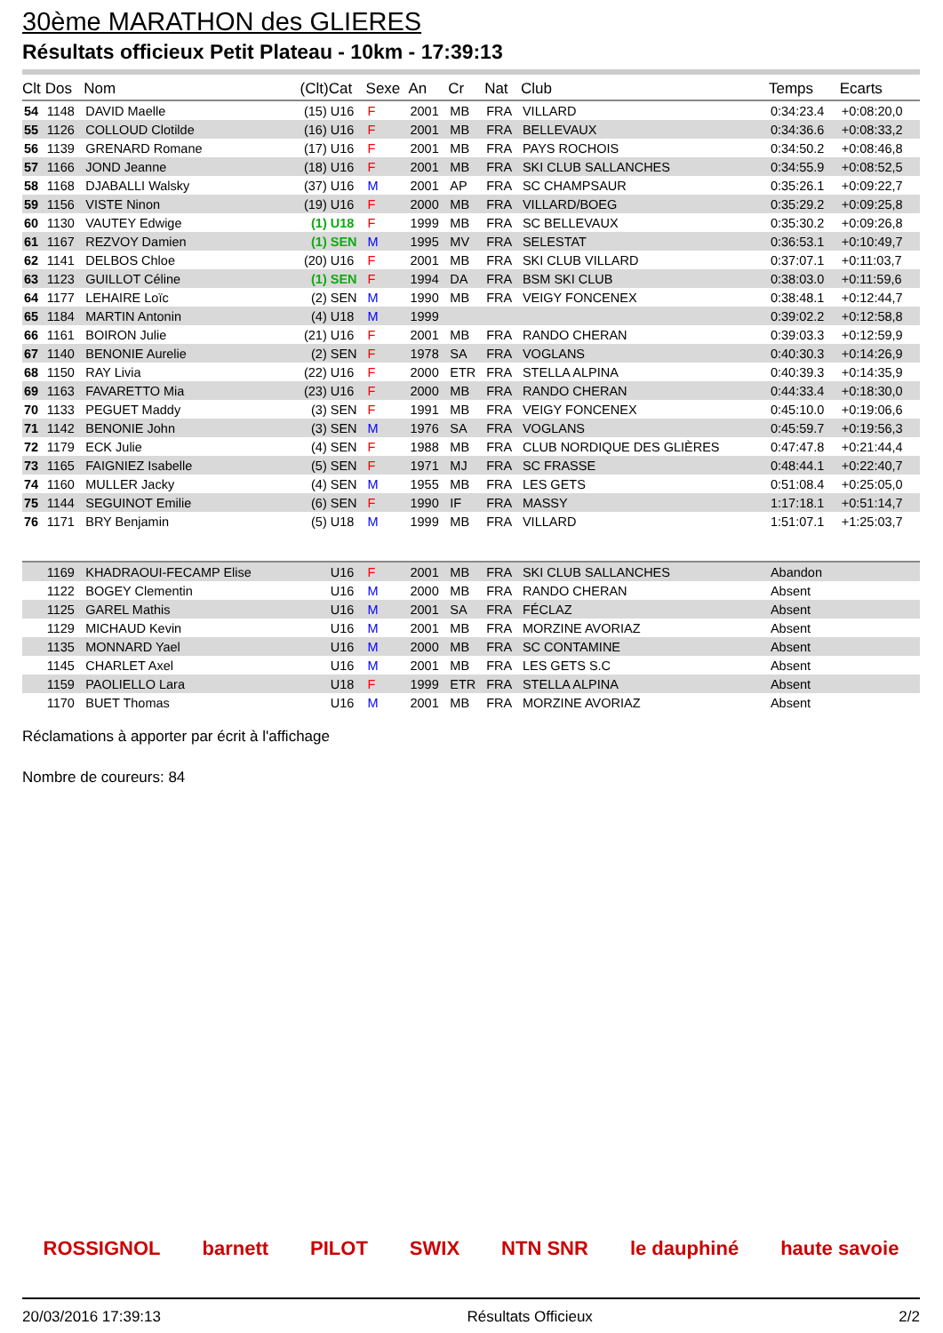30ème MARATHON des GLIERES
Résultats officieux Petit Plateau - 10km - 17:39:13
| Clt | Dos | Nom | (Clt) | Cat | Sexe | An | Cr | Nat | Club | Temps | Ecarts |
| --- | --- | --- | --- | --- | --- | --- | --- | --- | --- | --- | --- |
| 54 | 1148 | DAVID Maelle | (15) | U16 | F | 2001 | MB | FRA | VILLARD | 0:34:23.4 | +0:08:20,0 |
| 55 | 1126 | COLLOUD Clotilde | (16) | U16 | F | 2001 | MB | FRA | BELLEVAUX | 0:34:36.6 | +0:08:33,2 |
| 56 | 1139 | GRENARD Romane | (17) | U16 | F | 2001 | MB | FRA | PAYS ROCHOIS | 0:34:50.2 | +0:08:46,8 |
| 57 | 1166 | JOND Jeanne | (18) | U16 | F | 2001 | MB | FRA | SKI CLUB SALLANCHES | 0:34:55.9 | +0:08:52,5 |
| 58 | 1168 | DJABALLI Walsky | (37) | U16 | M | 2001 | AP | FRA | SC CHAMPSAUR | 0:35:26.1 | +0:09:22,7 |
| 59 | 1156 | VISTE Ninon | (19) | U16 | F | 2000 | MB | FRA | VILLARD/BOEG | 0:35:29.2 | +0:09:25,8 |
| 60 | 1130 | VAUTEY Edwige | (1) | U18 | F | 1999 | MB | FRA | SC BELLEVAUX | 0:35:30.2 | +0:09:26,8 |
| 61 | 1167 | REZVOY Damien | (1) | SEN | M | 1995 | MV | FRA | SELESTAT | 0:36:53.1 | +0:10:49,7 |
| 62 | 1141 | DELBOS Chloe | (20) | U16 | F | 2001 | MB | FRA | SKI CLUB VILLARD | 0:37:07.1 | +0:11:03,7 |
| 63 | 1123 | GUILLOT Céline | (1) | SEN | F | 1994 | DA | FRA | BSM SKI CLUB | 0:38:03.0 | +0:11:59,6 |
| 64 | 1177 | LEHAIRE Loïc | (2) | SEN | M | 1990 | MB | FRA | VEIGY FONCENEX | 0:38:48.1 | +0:12:44,7 |
| 65 | 1184 | MARTIN Antonin | (4) | U18 | M | 1999 | | | | 0:39:02.2 | +0:12:58,8 |
| 66 | 1161 | BOIRON Julie | (21) | U16 | F | 2001 | MB | FRA | RANDO CHERAN | 0:39:03.3 | +0:12:59,9 |
| 67 | 1140 | BENONIE Aurelie | (2) | SEN | F | 1978 | SA | FRA | VOGLANS | 0:40:30.3 | +0:14:26,9 |
| 68 | 1150 | RAY Livia | (22) | U16 | F | 2000 | ETR | FRA | STELLA ALPINA | 0:40:39.3 | +0:14:35,9 |
| 69 | 1163 | FAVARETTO Mia | (23) | U16 | F | 2000 | MB | FRA | RANDO CHERAN | 0:44:33.4 | +0:18:30,0 |
| 70 | 1133 | PEGUET Maddy | (3) | SEN | F | 1991 | MB | FRA | VEIGY FONCENEX | 0:45:10.0 | +0:19:06,6 |
| 71 | 1142 | BENONIE John | (3) | SEN | M | 1976 | SA | FRA | VOGLANS | 0:45:59.7 | +0:19:56,3 |
| 72 | 1179 | ECK Julie | (4) | SEN | F | 1988 | MB | FRA | CLUB NORDIQUE DES GLIÈRES | 0:47:47.8 | +0:21:44,4 |
| 73 | 1165 | FAIGNIEZ Isabelle | (5) | SEN | F | 1971 | MJ | FRA | SC FRASSE | 0:48:44.1 | +0:22:40,7 |
| 74 | 1160 | MULLER Jacky | (4) | SEN | M | 1955 | MB | FRA | LES GETS | 0:51:08.4 | +0:25:05,0 |
| 75 | 1144 | SEGUINOT Emilie | (6) | SEN | F | 1990 | IF | FRA | MASSY | 1:17:18.1 | +0:51:14,7 |
| 76 | 1171 | BRY Benjamin | (5) | U18 | M | 1999 | MB | FRA | VILLARD | 1:51:07.1 | +1:25:03,7 |
| | 1169 | KHADRAOUI-FECAMP Elise | | U16 | F | 2001 | MB | FRA | SKI CLUB SALLANCHES | Abandon | |
| | 1122 | BOGEY Clementin | | U16 | M | 2000 | MB | FRA | RANDO CHERAN | Absent | |
| | 1125 | GAREL Mathis | | U16 | M | 2001 | SA | FRA | FÉCLAZ | Absent | |
| | 1129 | MICHAUD Kevin | | U16 | M | 2001 | MB | FRA | MORZINE AVORIAZ | Absent | |
| | 1135 | MONNARD Yael | | U16 | M | 2000 | MB | FRA | SC CONTAMINE | Absent | |
| | 1145 | CHARLET Axel | | U16 | M | 2001 | MB | FRA | LES GETS S.C | Absent | |
| | 1159 | PAOLIELLO Lara | | U18 | F | 1999 | ETR | FRA | STELLA ALPINA | Absent | |
| | 1170 | BUET Thomas | | U16 | M | 2001 | MB | FRA | MORZINE AVORIAZ | Absent | |
Réclamations à apporter par écrit à l'affichage
Nombre de coureurs: 84
ROSSIGNOL barnett PILOT SWIX NTN SNR le dauphiné haute savoie
20/03/2016 17:39:13 Résultats Officieux 2/2